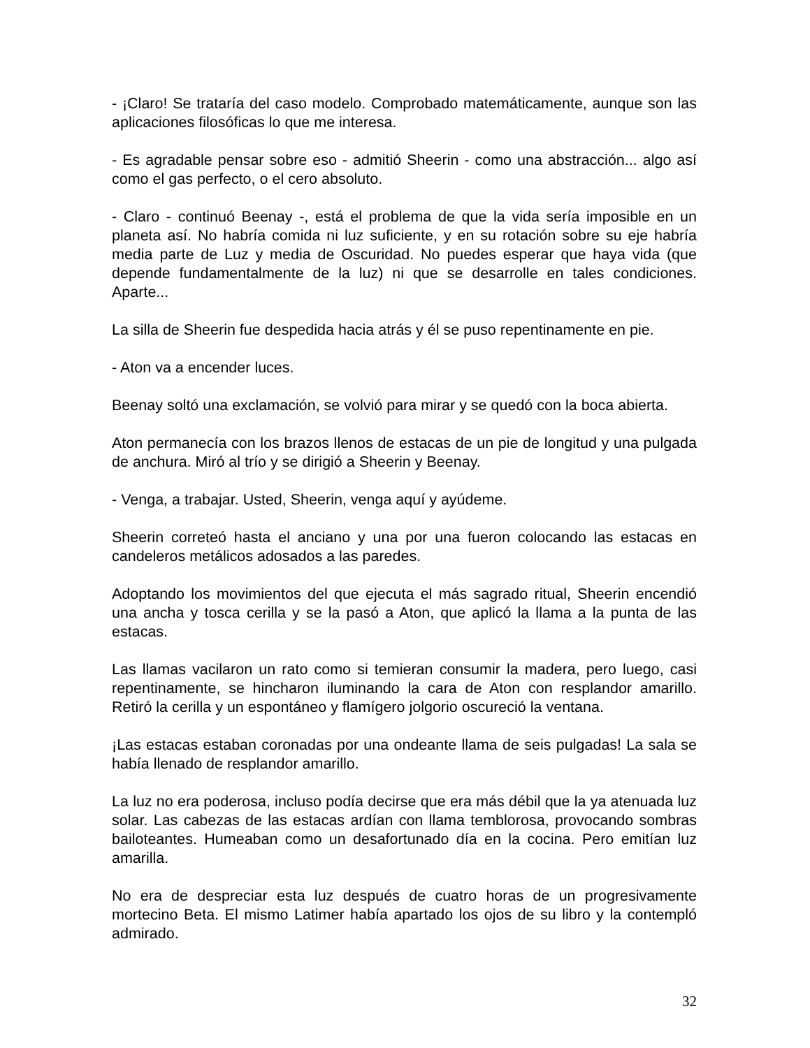- ¡Claro! Se trataría del caso modelo. Comprobado matemáticamente, aunque son las aplicaciones filosóficas lo que me interesa.
- Es agradable pensar sobre eso - admitió Sheerin - como una abstracción... algo así como el gas perfecto, o el cero absoluto.
- Claro - continuó Beenay -, está el problema de que la vida sería imposible en un planeta así. No habría comida ni luz suficiente, y en su rotación sobre su eje habría media parte de Luz y media de Oscuridad. No puedes esperar que haya vida (que depende fundamentalmente de la luz) ni que se desarrolle en tales condiciones. Aparte...
La silla de Sheerin fue despedida hacia atrás y él se puso repentinamente en pie.
- Aton va a encender luces.
Beenay soltó una exclamación, se volvió para mirar y se quedó con la boca abierta.
Aton permanecía con los brazos llenos de estacas de un pie de longitud y una pulgada de anchura. Miró al trío y se dirigió a Sheerin y Beenay.
- Venga, a trabajar. Usted, Sheerin, venga aquí y ayúdeme.
Sheerin correteó hasta el anciano y una por una fueron colocando las estacas en candeleros metálicos adosados a las paredes.
Adoptando los movimientos del que ejecuta el más sagrado ritual, Sheerin encendió una ancha y tosca cerilla y se la pasó a Aton, que aplicó la llama a la punta de las estacas.
Las llamas vacilaron un rato como si temieran consumir la madera, pero luego, casi repentinamente, se hincharon iluminando la cara de Aton con resplandor amarillo. Retiró la cerilla y un espontáneo y flamígero jolgorio oscureció la ventana.
¡Las estacas estaban coronadas por una ondeante llama de seis pulgadas! La sala se había llenado de resplandor amarillo.
La luz no era poderosa, incluso podía decirse que era más débil que la ya atenuada luz solar. Las cabezas de las estacas ardían con llama temblorosa, provocando sombras bailoteantes. Humeaban como un desafortunado día en la cocina. Pero emitían luz amarilla.
No era de despreciar esta luz después de cuatro horas de un progresivamente mortecino Beta. El mismo Latimer había apartado los ojos de su libro y la contempló admirado.
32